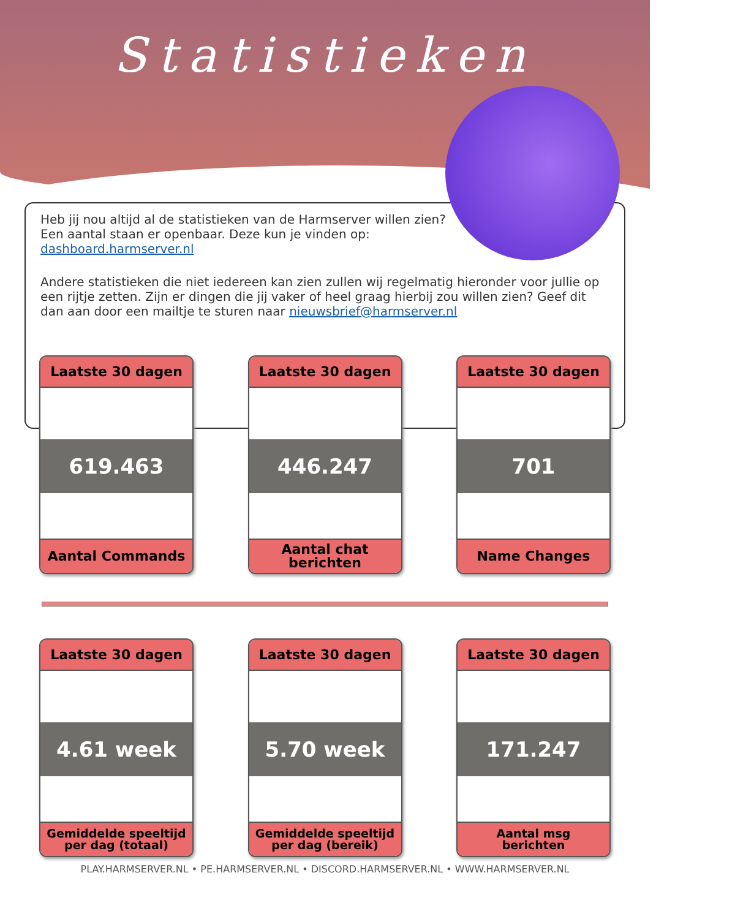Statistieken
Heb jij nou altijd al de statistieken van de Harmserver willen zien? Een aantal staan er openbaar. Deze kun je vinden op: dashboard.harmserver.nl
Andere statistieken die niet iedereen kan zien zullen wij regelmatig hieronder voor jullie op een rijtje zetten. Zijn er dingen die jij vaker of heel graag hierbij zou willen zien? Geef dit dan aan door een mailtje te sturen naar nieuwsbrief@harmserver.nl
Laatste 30 dagen
619.463
Aantal Commands
Laatste 30 dagen
446.247
Aantal chat
berichten
Laatste 30 dagen
701
Name Changes
Laatste 30 dagen
4.61 week
Gemiddelde speeltijd
per dag (totaal)
Laatste 30 dagen
5.70 week
Gemiddelde speeltijd
per dag (bereik)
Laatste 30 dagen
171.247
Aantal msg
berichten
PLAY.HARMSERVER.NL • PE.HARMSERVER.NL • DISCORD.HARMSERVER.NL • WWW.HARMSERVER.NL